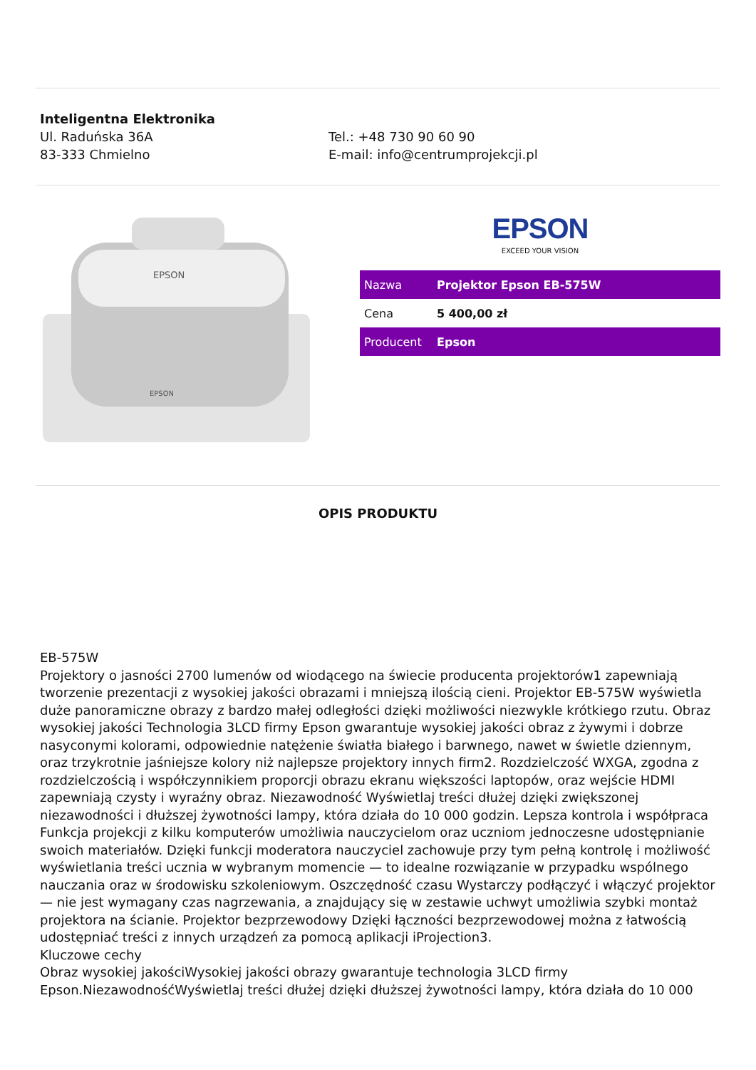Inteligentna Elektronika
Ul. Raduńska 36A
83-333 Chmielno
Tel.: +48 730 90 60 90
E-mail: info@centrumprojekcji.pl
EPSON
EPSON
EPSON
EXCEED YOUR VISION
| Nazwa | Projektor Epson EB-575W |
| Cena | 5 400,00 zł |
| Producent | Epson |
OPIS PRODUKTU
EB-575W
Projektory o jasności 2700 lumenów od wiodącego na świecie producenta projektorów1 zapewniają tworzenie prezentacji z wysokiej jakości obrazami i mniejszą ilością cieni. Projektor EB-575W wyświetla duże panoramiczne obrazy z bardzo małej odległości dzięki możliwości niezwykle krótkiego rzutu. Obraz wysokiej jakości Technologia 3LCD firmy Epson gwarantuje wysokiej jakości obraz z żywymi i dobrze nasyconymi kolorami, odpowiednie natężenie światła białego i barwnego, nawet w świetle dziennym, oraz trzykrotnie jaśniejsze kolory niż najlepsze projektory innych firm2. Rozdzielczość WXGA, zgodna z rozdzielczością i współczynnikiem proporcji obrazu ekranu większości laptopów, oraz wejście HDMI zapewniają czysty i wyraźny obraz. Niezawodność Wyświetlaj treści dłużej dzięki zwiększonej niezawodności i dłuższej żywotności lampy, która działa do 10 000 godzin. Lepsza kontrola i współpraca Funkcja projekcji z kilku komputerów umożliwia nauczycielom oraz uczniom jednoczesne udostępnianie swoich materiałów. Dzięki funkcji moderatora nauczyciel zachowuje przy tym pełną kontrolę i możliwość wyświetlania treści ucznia w wybranym momencie — to idealne rozwiązanie w przypadku wspólnego nauczania oraz w środowisku szkoleniowym. Oszczędność czasu Wystarczy podłączyć i włączyć projektor — nie jest wymagany czas nagrzewania, a znajdujący się w zestawie uchwyt umożliwia szybki montaż projektora na ścianie. Projektor bezprzewodowy Dzięki łączności bezprzewodowej można z łatwością udostępniać treści z innych urządzeń za pomocą aplikacji iProjection3.
Kluczowe cechy
Obraz wysokiej jakościWysokiej jakości obrazy gwarantuje technologia 3LCD firmy Epson.NiezawodnośćWyświetlaj treści dłużej dzięki dłuższej żywotności lampy, która działa do 10 000